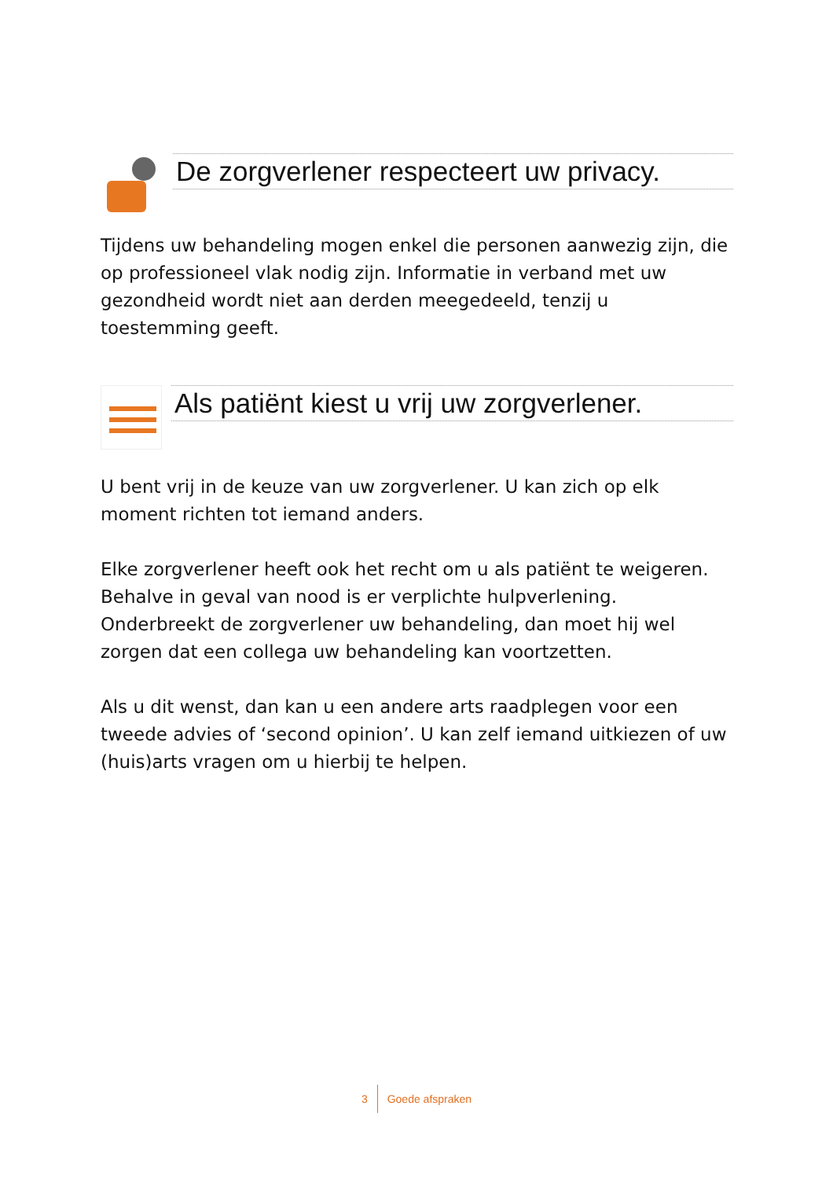De zorgverlener respecteert uw privacy.
Tijdens uw behandeling mogen enkel die personen aanwezig zijn, die op professioneel vlak nodig zijn. Informatie in verband met uw gezondheid wordt niet aan derden meegedeeld, tenzij u toestemming geeft.
Als patiënt kiest u vrij uw zorgverlener.
U bent vrij in de keuze van uw zorgverlener. U kan zich op elk moment richten tot iemand anders.
Elke zorgverlener heeft ook het recht om u als patiënt te weigeren. Behalve in geval van nood is er verplichte hulpverlening. Onderbreekt de zorgverlener uw behandeling, dan moet hij wel zorgen dat een collega uw behandeling kan voortzetten.
Als u dit wenst, dan kan u een andere arts raadplegen voor een tweede advies of ‘second opinion’. U kan zelf iemand uitkiezen of uw (huis)arts vragen om u hierbij te helpen.
3 Goede afspraken